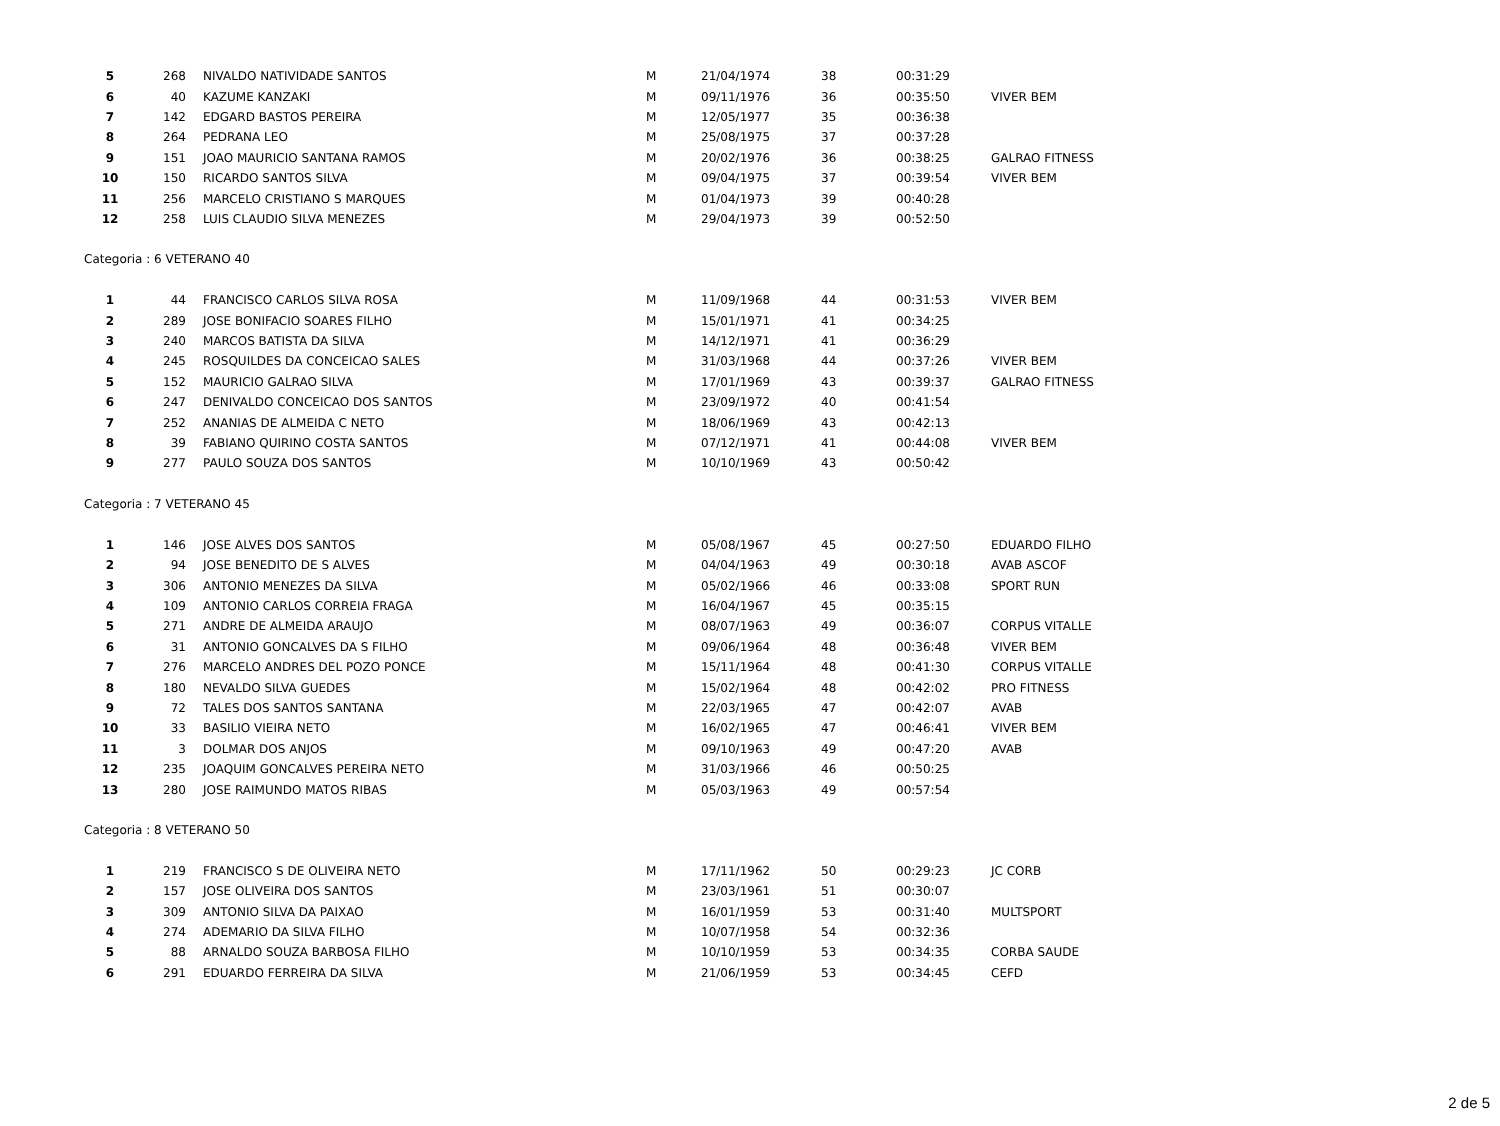| 5 | 268 | NIVALDO NATIVIDADE SANTOS | M | 21/04/1974 | 38 | 00:31:29 | |
| 6 | 40 | KAZUME KANZAKI | M | 09/11/1976 | 36 | 00:35:50 | VIVER BEM |
| 7 | 142 | EDGARD BASTOS PEREIRA | M | 12/05/1977 | 35 | 00:36:38 | |
| 8 | 264 | PEDRANA LEO | M | 25/08/1975 | 37 | 00:37:28 | |
| 9 | 151 | JOAO MAURICIO SANTANA RAMOS | M | 20/02/1976 | 36 | 00:38:25 | GALRAO FITNESS |
| 10 | 150 | RICARDO SANTOS SILVA | M | 09/04/1975 | 37 | 00:39:54 | VIVER BEM |
| 11 | 256 | MARCELO CRISTIANO S MARQUES | M | 01/04/1973 | 39 | 00:40:28 | |
| 12 | 258 | LUIS CLAUDIO SILVA MENEZES | M | 29/04/1973 | 39 | 00:52:50 | |
| Categoria : 6 VETERANO 40 | | | | | | | |
| 1 | 44 | FRANCISCO CARLOS SILVA ROSA | M | 11/09/1968 | 44 | 00:31:53 | VIVER BEM |
| 2 | 289 | JOSE BONIFACIO SOARES FILHO | M | 15/01/1971 | 41 | 00:34:25 | |
| 3 | 240 | MARCOS BATISTA DA SILVA | M | 14/12/1971 | 41 | 00:36:29 | |
| 4 | 245 | ROSQUILDES DA CONCEICAO SALES | M | 31/03/1968 | 44 | 00:37:26 | VIVER BEM |
| 5 | 152 | MAURICIO GALRAO SILVA | M | 17/01/1969 | 43 | 00:39:37 | GALRAO FITNESS |
| 6 | 247 | DENIVALDO CONCEICAO DOS SANTOS | M | 23/09/1972 | 40 | 00:41:54 | |
| 7 | 252 | ANANIAS DE ALMEIDA C NETO | M | 18/06/1969 | 43 | 00:42:13 | |
| 8 | 39 | FABIANO QUIRINO COSTA SANTOS | M | 07/12/1971 | 41 | 00:44:08 | VIVER BEM |
| 9 | 277 | PAULO SOUZA DOS SANTOS | M | 10/10/1969 | 43 | 00:50:42 | |
| Categoria : 7 VETERANO 45 | | | | | | | |
| 1 | 146 | JOSE ALVES DOS SANTOS | M | 05/08/1967 | 45 | 00:27:50 | EDUARDO FILHO |
| 2 | 94 | JOSE BENEDITO DE S ALVES | M | 04/04/1963 | 49 | 00:30:18 | AVAB ASCOF |
| 3 | 306 | ANTONIO MENEZES DA SILVA | M | 05/02/1966 | 46 | 00:33:08 | SPORT RUN |
| 4 | 109 | ANTONIO CARLOS CORREIA FRAGA | M | 16/04/1967 | 45 | 00:35:15 | |
| 5 | 271 | ANDRE DE ALMEIDA ARAUJO | M | 08/07/1963 | 49 | 00:36:07 | CORPUS VITALLE |
| 6 | 31 | ANTONIO GONCALVES DA S FILHO | M | 09/06/1964 | 48 | 00:36:48 | VIVER BEM |
| 7 | 276 | MARCELO ANDRES DEL POZO PONCE | M | 15/11/1964 | 48 | 00:41:30 | CORPUS VITALLE |
| 8 | 180 | NEVALDO SILVA GUEDES | M | 15/02/1964 | 48 | 00:42:02 | PRO FITNESS |
| 9 | 72 | TALES DOS SANTOS SANTANA | M | 22/03/1965 | 47 | 00:42:07 | AVAB |
| 10 | 33 | BASILIO VIEIRA NETO | M | 16/02/1965 | 47 | 00:46:41 | VIVER BEM |
| 11 | 3 | DOLMAR DOS ANJOS | M | 09/10/1963 | 49 | 00:47:20 | AVAB |
| 12 | 235 | JOAQUIM GONCALVES PEREIRA NETO | M | 31/03/1966 | 46 | 00:50:25 | |
| 13 | 280 | JOSE RAIMUNDO MATOS RIBAS | M | 05/03/1963 | 49 | 00:57:54 | |
| Categoria : 8 VETERANO 50 | | | | | | | |
| 1 | 219 | FRANCISCO S DE OLIVEIRA NETO | M | 17/11/1962 | 50 | 00:29:23 | JC CORB |
| 2 | 157 | JOSE OLIVEIRA DOS SANTOS | M | 23/03/1961 | 51 | 00:30:07 | |
| 3 | 309 | ANTONIO SILVA DA PAIXAO | M | 16/01/1959 | 53 | 00:31:40 | MULTSPORT |
| 4 | 274 | ADEMARIO DA SILVA FILHO | M | 10/07/1958 | 54 | 00:32:36 | |
| 5 | 88 | ARNALDO SOUZA BARBOSA FILHO | M | 10/10/1959 | 53 | 00:34:35 | CORBA SAUDE |
| 6 | 291 | EDUARDO FERREIRA DA SILVA | M | 21/06/1959 | 53 | 00:34:45 | CEFD |
2 de 5